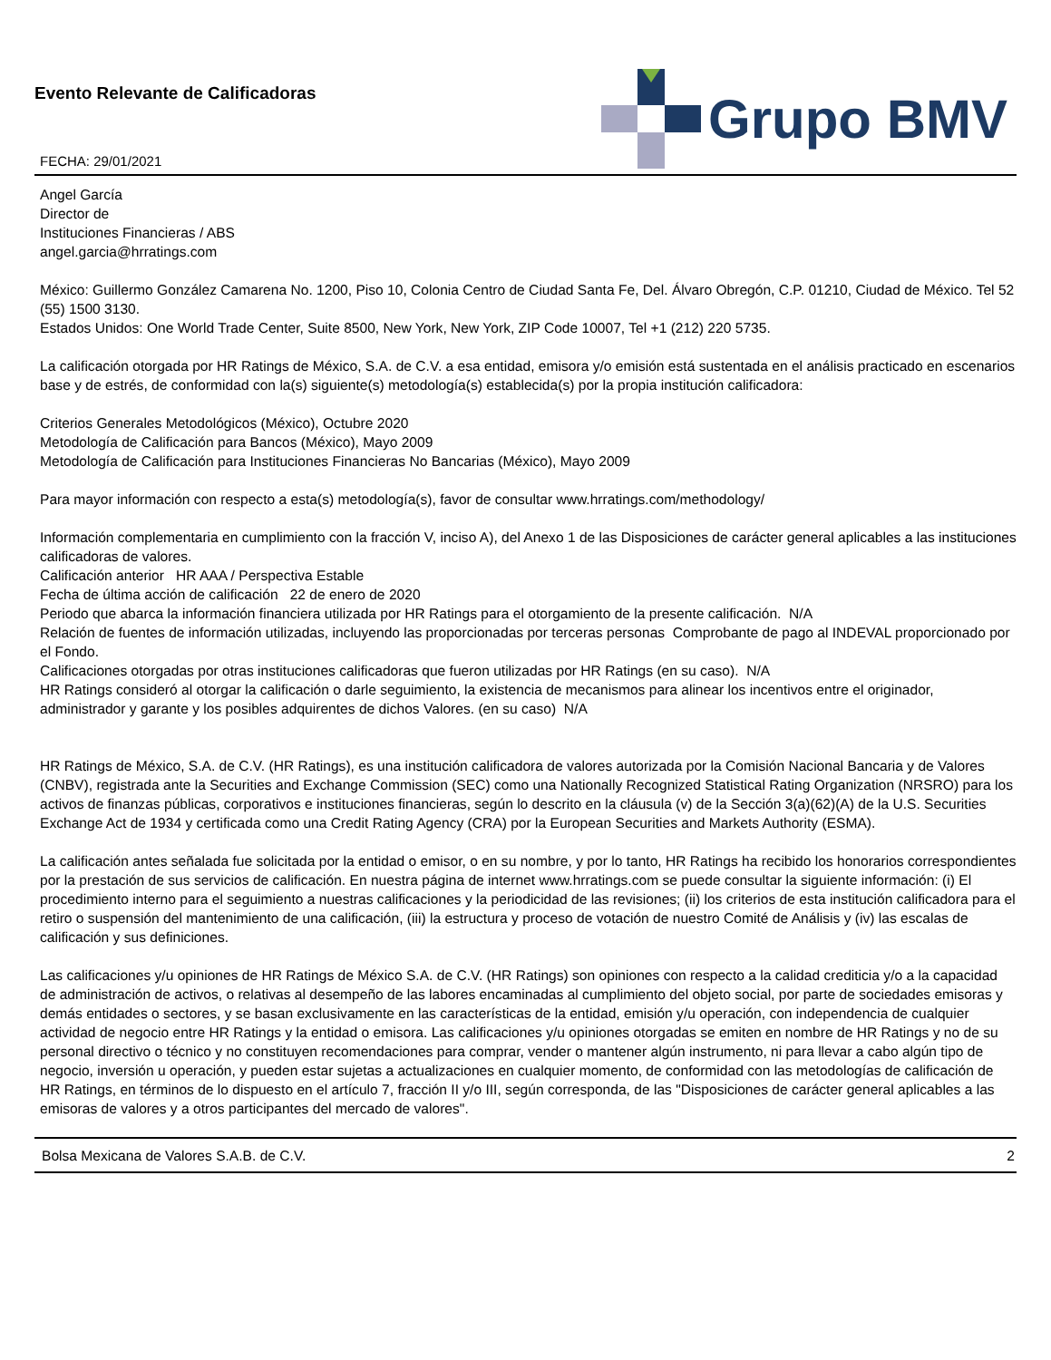Evento Relevante de Calificadoras
FECHA: 29/01/2021
Grupo BMV
Angel García
Director de
Instituciones Financieras / ABS
angel.garcia@hrratings.com
México: Guillermo González Camarena No. 1200, Piso 10, Colonia Centro de Ciudad Santa Fe, Del. Álvaro Obregón, C.P. 01210, Ciudad de México. Tel 52 (55) 1500 3130.
Estados Unidos: One World Trade Center, Suite 8500, New York, New York, ZIP Code 10007, Tel +1 (212) 220 5735.
La calificación otorgada por HR Ratings de México, S.A. de C.V. a esa entidad, emisora y/o emisión está sustentada en el análisis practicado en escenarios base y de estrés, de conformidad con la(s) siguiente(s) metodología(s) establecida(s) por la propia institución calificadora:
Criterios Generales Metodológicos (México), Octubre 2020
Metodología de Calificación para Bancos (México), Mayo 2009
Metodología de Calificación para Instituciones Financieras No Bancarias (México), Mayo 2009
Para mayor información con respecto a esta(s) metodología(s), favor de consultar www.hrratings.com/methodology/
Información complementaria en cumplimiento con la fracción V, inciso A), del Anexo 1 de las Disposiciones de carácter general aplicables a las instituciones calificadoras de valores.
Calificación anterior HR AAA / Perspectiva Estable
Fecha de última acción de calificación 22 de enero de 2020
Periodo que abarca la información financiera utilizada por HR Ratings para el otorgamiento de la presente calificación. N/A
Relación de fuentes de información utilizadas, incluyendo las proporcionadas por terceras personas Comprobante de pago al INDEVAL proporcionado por el Fondo.
Calificaciones otorgadas por otras instituciones calificadoras que fueron utilizadas por HR Ratings (en su caso). N/A
HR Ratings consideró al otorgar la calificación o darle seguimiento, la existencia de mecanismos para alinear los incentivos entre el originador, administrador y garante y los posibles adquirentes de dichos Valores. (en su caso) N/A
HR Ratings de México, S.A. de C.V. (HR Ratings), es una institución calificadora de valores autorizada por la Comisión Nacional Bancaria y de Valores (CNBV), registrada ante la Securities and Exchange Commission (SEC) como una Nationally Recognized Statistical Rating Organization (NRSRO) para los activos de finanzas públicas, corporativos e instituciones financieras, según lo descrito en la cláusula (v) de la Sección 3(a)(62)(A) de la U.S. Securities Exchange Act de 1934 y certificada como una Credit Rating Agency (CRA) por la European Securities and Markets Authority (ESMA).
La calificación antes señalada fue solicitada por la entidad o emisor, o en su nombre, y por lo tanto, HR Ratings ha recibido los honorarios correspondientes por la prestación de sus servicios de calificación. En nuestra página de internet www.hrratings.com se puede consultar la siguiente información: (i) El procedimiento interno para el seguimiento a nuestras calificaciones y la periodicidad de las revisiones; (ii) los criterios de esta institución calificadora para el retiro o suspensión del mantenimiento de una calificación, (iii) la estructura y proceso de votación de nuestro Comité de Análisis y (iv) las escalas de calificación y sus definiciones.
Las calificaciones y/u opiniones de HR Ratings de México S.A. de C.V. (HR Ratings) son opiniones con respecto a la calidad crediticia y/o a la capacidad de administración de activos, o relativas al desempeño de las labores encaminadas al cumplimiento del objeto social, por parte de sociedades emisoras y demás entidades o sectores, y se basan exclusivamente en las características de la entidad, emisión y/u operación, con independencia de cualquier actividad de negocio entre HR Ratings y la entidad o emisora. Las calificaciones y/u opiniones otorgadas se emiten en nombre de HR Ratings y no de su personal directivo o técnico y no constituyen recomendaciones para comprar, vender o mantener algún instrumento, ni para llevar a cabo algún tipo de negocio, inversión u operación, y pueden estar sujetas a actualizaciones en cualquier momento, de conformidad con las metodologías de calificación de HR Ratings, en términos de lo dispuesto en el artículo 7, fracción II y/o III, según corresponda, de las "Disposiciones de carácter general aplicables a las emisoras de valores y a otros participantes del mercado de valores".
Bolsa Mexicana de Valores S.A.B. de C.V. 2